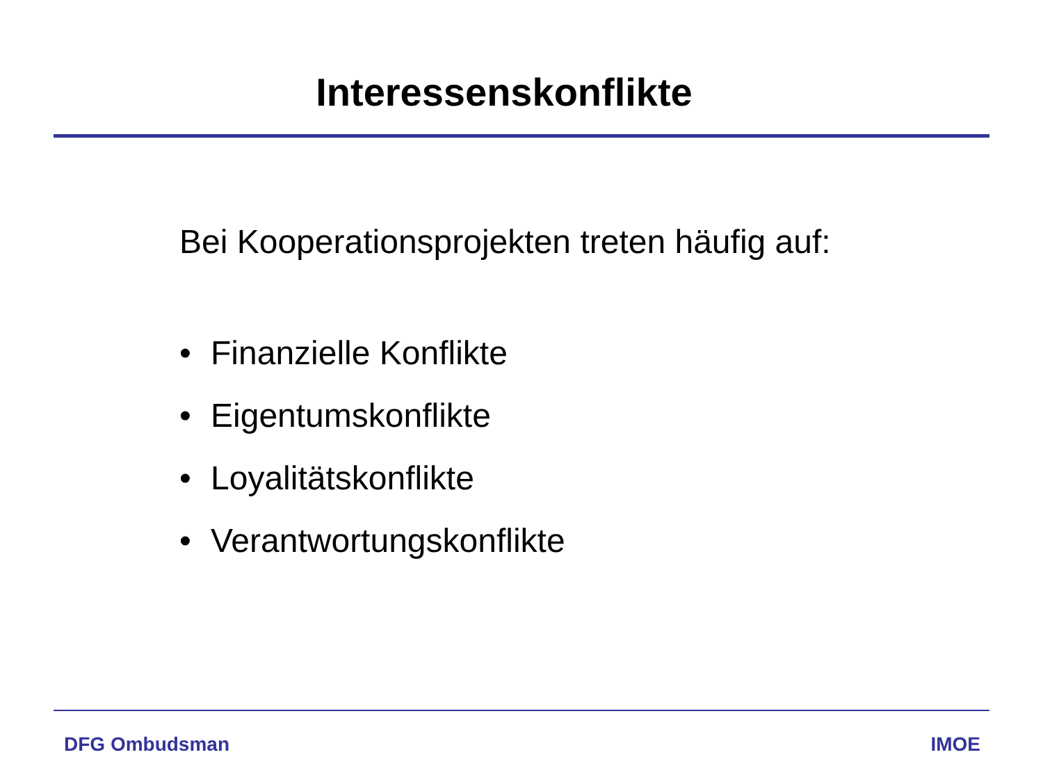Interessenskonflikte
Bei Kooperationsprojekten treten häufig auf:
• Finanzielle Konflikte
• Eigentumskonflikte
• Loyalitätskonflikte
• Verantwortungskonflikte
DFG Ombudsman IMOE